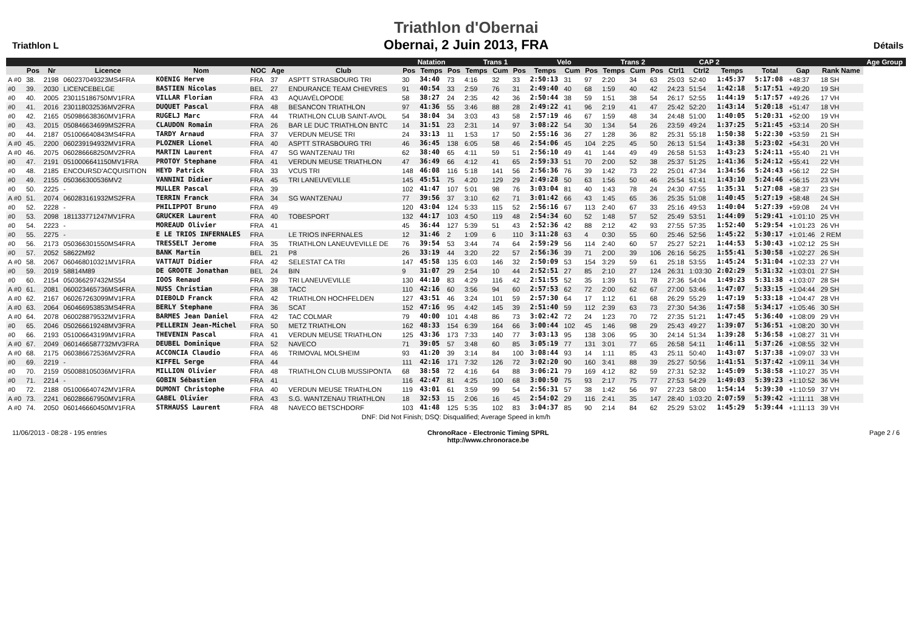Triathlon L
Triathlon d'Obernai
Obernai, 2 Juin 2013, FRA
Détails
| | | | | | | | | Natation | | | Trans 1 | | | Velo | | | Trans 2 | | | CAP 2 | | | | | | | Age Group |
| --- | --- | --- | --- | --- | --- | --- | --- | --- | --- | --- | --- | --- | --- | --- | --- | --- | --- | --- | --- | --- | --- | --- | --- | --- | --- | --- | --- |
| | Pos | Nr | Licence | Nom | NOC | Age | Club | Pos | Temps | Pos | Temps | Cum | Pos | Temps | Cum | Pos | Temps | Cum | Pos | Ctrl1 | Ctrl2 | Temps | | Total | Gap | Rank Name | |
| A #0 | 38. | 2198 | 060237049323MS4FRA | KOENIG Herve | FRA | 37 | ASPTT STRASBOURG TRI | 30 | 34:40 | 73 | 4:16 | 32 | 33 | 2:50:13 | 31 | 97 | 2:20 | 34 | 63 | 25:03 | 52:40 | 1:45:37 | | 5:17:08 | +48:37 | 18 SH | |
| #0 | 39. | 2030 | LICENCEBELGE | BASTIEN Nicolas | BEL | 27 | ENDURANCE TEAM CHIEVRES | 91 | 40:54 | 33 | 2:59 | 76 | 31 | 2:49:40 | 40 | 68 | 1:59 | 40 | 42 | 24:23 | 51:54 | 1:42:18 | | 5:17:51 | +49:20 | 19 SH | |
| #0 | 40. | 2005 | 230115186750MV1FRA | VILLAR Florian | FRA | 43 | AQUAVÉLOPODE | 58 | 38:27 | 24 | 2:35 | 42 | 36 | 2:50:44 | 38 | 59 | 1:51 | 38 | 54 | 26:17 | 52:55 | 1:44:19 | | 5:17:57 | +49:26 | 17 VH | |
| #0 | 41. | 2016 | 230118032536MV2FRA | DUQUET Pascal | FRA | 48 | BESANCON TRIATHLON | 97 | 41:36 | 55 | 3:46 | 88 | 28 | 2:49:22 | 41 | 96 | 2:19 | 41 | 47 | 25:42 | 52:20 | 1:43:14 | | 5:20:18 | +51:47 | 18 VH | |
| #0 | 42. | 2165 | 050986638360MV1FRA | RUGELJ Marc | FRA | 44 | TRIATHLON CLUB SAINT-AVOL | 54 | 38:04 | 34 | 3:03 | 43 | 58 | 2:57:19 | 46 | 67 | 1:59 | 48 | 34 | 24:48 | 51:00 | 1:40:05 | | 5:20:31 | +52:00 | 19 VH | |
| #0 | 43. | 2015 | 050846634699MS2FRA | CLAUDON Romain | FRA | 26 | BAR LE DUC TRIATHLON BNTC | 14 | 31:51 | 23 | 2:31 | 14 | 97 | 3:08:22 | 54 | 30 | 1:34 | 54 | 26 | 23:59 | 49:24 | 1:37:25 | | 5:21:45 | +53:14 | 20 SH | |
| #0 | 44. | 2187 | 051006640843MS4FRA | TARDY Arnaud | FRA | 37 | VERDUN MEUSE TRI | 24 | 33:13 | 11 | 1:53 | 17 | 50 | 2:55:16 | 36 | 27 | 1:28 | 36 | 82 | 25:31 | 55:18 | 1:50:38 | | 5:22:30 | +53:59 | 21 SH | |
| A #0 | 45. | 2200 | 060239194932MV1FRA | PLOZNER Lionel | FRA | 40 | ASPTT STRASBOURG TRI | 46 | 36:45 | 138 | 6:05 | 58 | 46 | 2:54:06 | 45 | 104 | 2:25 | 45 | 50 | 26:13 | 51:54 | 1:43:38 | | 5:23:02 | +54:31 | 20 VH | |
| A #0 | 46. | 2075 | 060286668250MV2FRA | MARTIN Laurent | FRA | 47 | SG WANTZENAU TRI | 62 | 38:40 | 65 | 4:11 | 59 | 51 | 2:56:10 | 49 | 41 | 1:44 | 49 | 49 | 26:58 | 51:53 | 1:43:23 | | 5:24:11 | +55:40 | 21 VH | |
| #0 | 47. | 2191 | 0510006641150MV1FRA | PROTOY Stephane | FRA | 41 | VERDUN MEUSE TRIATHLON | 47 | 36:49 | 66 | 4:12 | 41 | 65 | 2:59:33 | 51 | 70 | 2:00 | 52 | 38 | 25:37 | 51:25 | 1:41:36 | | 5:24:12 | +55:41 | 22 VH | |
| #0 | 48. | 2185 | ENCOURSD'ACQUISITION | HEYD Patrick | FRA | 33 | VCUS TRI | 148 | 46:08 | 116 | 5:18 | 141 | 56 | 2:56:36 | 76 | 39 | 1:42 | 73 | 22 | 25:01 | 47:34 | 1:34:56 | | 5:24:43 | +56:12 | 22 SH | |
| #0 | 49. | 2155 | 050366300536MV2 | VANNINI Didier | FRA | 45 | TRI LANEUVEVILLE | 145 | 45:51 | 75 | 4:20 | 129 | 29 | 2:49:28 | 50 | 63 | 1:56 | 50 | 46 | 25:54 | 51:41 | 1:43:10 | | 5:24:46 | +56:15 | 23 VH | |
| #0 | 50. | 2225 | - | MULLER Pascal | FRA | 39 | | 102 | 41:47 | 107 | 5:01 | 98 | 76 | 3:03:04 | 81 | 40 | 1:43 | 78 | 24 | 24:30 | 47:55 | 1:35:31 | | 5:27:08 | +58:37 | 23 SH | |
| A #0 | 51. | 2074 | 060283161932MS2FRA | TERRIN Franck | FRA | 34 | SG WANTZENAU | 77 | 39:56 | 37 | 3:10 | 62 | 71 | 3:01:42 | 66 | 43 | 1:45 | 65 | 36 | 25:35 | 51:08 | 1:40:45 | | 5:27:19 | +58:48 | 24 SH | |
| #0 | 52. | 2228 | - | PHILIPPOT Bruno | FRA | 49 | | 120 | 43:04 | 124 | 5:33 | 115 | 52 | 2:56:16 | 67 | 113 | 2:40 | 67 | 33 | 25:16 | 49:53 | 1:40:04 | | 5:27:39 | +59:08 | 24 VH | |
| #0 | 53. | 2098 | 181133771247MV1FRA | GRUCKER Laurent | FRA | 40 | TOBESPORT | 132 | 44:17 | 103 | 4:50 | 119 | 48 | 2:54:34 | 60 | 52 | 1:48 | 57 | 52 | 25:49 | 53:51 | 1:44:09 | | 5:29:41 | +1:01:10 | 25 VH | |
| #0 | 54. | 2223 | - | MOREAUD Olivier | FRA | 41 | | 45 | 36:44 | 127 | 5:39 | 51 | 43 | 2:52:36 | 42 | 88 | 2:12 | 42 | 93 | 27:55 | 57:35 | 1:52:40 | | 5:29:54 | +1:01:23 | 26 VH | |
| #0 | 55. | 2275 | - | E LE TRIOS INFERNALES | FRA | | LE TRIOS INFERNALES | 12 | 31:46 | 2 | 1:09 | 6 | 110 | 3:11:28 | 63 | 4 | 0:30 | 55 | 60 | 25:46 | 52:56 | 1:45:22 | | 5:30:17 | +1:01:46 | 2 REM | |
| #0 | 56. | 2173 | 050366301550MS4FRA | TRESSELT Jerome | FRA | 35 | TRIATHLON LANEUVEVILLE DE | 76 | 39:54 | 53 | 3:44 | 74 | 64 | 2:59:29 | 56 | 114 | 2:40 | 60 | 57 | 25:27 | 52:21 | 1:44:53 | | 5:30:43 | +1:02:12 | 25 SH | |
| #0 | 57. | 2052 | 58622M92 | BANK Martin | BEL | 21 | P8 | 26 | 33:19 | 44 | 3:20 | 22 | 57 | 2:56:36 | 39 | 71 | 2:00 | 39 | 106 | 26:16 | 56:25 | 1:55:41 | | 5:30:58 | +1:02:27 | 26 SH | |
| A #0 | 58. | 2067 | 060468010321MV1FRA | VATTAUT Didier | FRA | 42 | SELESTAT CA TRI | 147 | 45:58 | 135 | 6:03 | 146 | 32 | 2:50:09 | 53 | 154 | 3:29 | 59 | 61 | 25:18 | 53:55 | 1:45:24 | | 5:31:04 | +1:02:33 | 27 VH | |
| #0 | 59. | 2019 | 58814M89 | DE GROOTE Jonathan | BEL | 24 | BIN | 9 | 31:07 | 29 | 2:54 | 10 | 44 | 2:52:51 | 27 | 85 | 2:10 | 27 | 124 | 26:31 | 1:03:30 | 2:02:29 | | 5:31:32 | +1:03:01 | 27 SH | |
| #0 | 60. | 2154 | 050366297432MS54 | IOOS Renaud | FRA | 39 | TRI LANEUVEVILLE | 130 | 44:10 | 83 | 4:29 | 116 | 42 | 2:51:55 | 52 | 35 | 1:39 | 51 | 78 | 27:36 | 54:04 | 1:49:23 | | 5:31:38 | +1:03:07 | 28 SH | |
| A #0 | 61. | 2081 | 060023465736MS4FRA | NUSS Christian | FRA | 38 | TACC | 110 | 42:16 | 60 | 3:56 | 94 | 60 | 2:57:53 | 62 | 72 | 2:00 | 62 | 67 | 27:00 | 53:46 | 1:47:07 | | 5:33:15 | +1:04:44 | 29 SH | |
| A #0 | 62. | 2167 | 060267263099MV1FRA | DIEBOLD Franck | FRA | 42 | TRIATHLON HOCHFELDEN | 127 | 43:51 | 46 | 3:24 | 101 | 59 | 2:57:30 | 64 | 17 | 1:12 | 61 | 68 | 26:29 | 55:29 | 1:47:19 | | 5:33:18 | +1:04:47 | 28 VH | |
| A #0 | 63. | 2064 | 060466953853MS4FRA | BERLY Stephane | FRA | 36 | SCAT | 152 | 47:16 | 95 | 4:42 | 145 | 39 | 2:51:40 | 59 | 112 | 2:39 | 63 | 73 | 27:30 | 54:36 | 1:47:58 | | 5:34:17 | +1:05:46 | 30 SH | |
| A #0 | 64. | 2078 | 060028879532MV1FRA | BARMES Jean Daniel | FRA | 42 | TAC COLMAR | 79 | 40:00 | 101 | 4:48 | 86 | 73 | 3:02:42 | 72 | 24 | 1:23 | 70 | 72 | 27:35 | 51:21 | 1:47:45 | | 5:36:40 | +1:08:09 | 29 VH | |
| #0 | 65. | 2046 | 050266619248MV3FRA | PELLERIN Jean-Michel | FRA | 50 | METZ TRIATHLON | 162 | 48:33 | 154 | 6:39 | 164 | 66 | 3:00:44 | 102 | 45 | 1:46 | 98 | 29 | 25:43 | 49:27 | 1:39:07 | | 5:36:51 | +1:08:20 | 30 VH | |
| #0 | 66. | 2193 | 051006643199MV1FRA | THEVENIN Pascal | FRA | 41 | VERDUN MEUSE TRIATHLON | 125 | 43:36 | 173 | 7:33 | 140 | 77 | 3:03:13 | 95 | 138 | 3:06 | 95 | 30 | 24:14 | 51:34 | 1:39:28 | | 5:36:58 | +1:08:27 | 31 VH | |
| A #0 | 67. | 2049 | 0601466587732MV3FRA | DEUBEL Dominique | FRA | 52 | NAVECO | 71 | 39:05 | 57 | 3:48 | 60 | 85 | 3:05:19 | 77 | 131 | 3:01 | 77 | 65 | 26:58 | 54:11 | 1:46:11 | | 5:37:26 | +1:08:55 | 32 VH | |
| A #0 | 68. | 2175 | 060386672536MV2FRA | ACCONCIA Claudio | FRA | 46 | TRIMOVAL MOLSHEIM | 93 | 41:20 | 39 | 3:14 | 84 | 100 | 3:08:44 | 93 | 14 | 1:11 | 85 | 43 | 25:11 | 50:40 | 1:43:07 | | 5:37:38 | +1:09:07 | 33 VH | |
| #0 | 69. | 2219 | - | KIFFEL Serge | FRA | 44 | | 111 | 42:16 | 171 | 7:32 | 126 | 72 | 3:02:20 | 90 | 160 | 3:41 | 88 | 39 | 25:27 | 50:56 | 1:41:51 | | 5:37:42 | +1:09:11 | 34 VH | |
| #0 | 70. | 2159 | 050088105036MV1FRA | MILLION Olivier | FRA | 48 | TRIATHLON CLUB MUSSIPONTA | 68 | 38:58 | 72 | 4:16 | 64 | 88 | 3:06:21 | 79 | 169 | 4:12 | 82 | 59 | 27:31 | 52:32 | 1:45:09 | | 5:38:58 | +1:10:27 | 35 VH | |
| #0 | 71. | 2214 | - | GOBIN Sébastien | FRA | 41 | | 116 | 42:47 | 81 | 4:25 | 100 | 68 | 3:00:50 | 75 | 93 | 2:17 | 75 | 77 | 27:53 | 54:29 | 1:49:03 | | 5:39:23 | +1:10:52 | 36 VH | |
| #0 | 72. | 2188 | 051006640742MV1FRA | DUMONT Christophe | FRA | 40 | VERDUN MEUSE TRIATHLON | 119 | 43:01 | 61 | 3:59 | 99 | 54 | 2:56:31 | 57 | 38 | 1:42 | 56 | 97 | 27:23 | 58:00 | 1:54:14 | | 5:39:30 | +1:10:59 | 37 VH | |
| A #0 | 73. | 2241 | 060286667950MV1FRA | GABEL Olivier | FRA | 43 | S.G. WANTZENAU TRIATHLON | 18 | 32:53 | 15 | 2:06 | 16 | 45 | 2:54:02 | 29 | 116 | 2:41 | 35 | 147 | 28:40 | 1:03:20 | 2:07:59 | | 5:39:42 | +1:11:11 | 38 VH | |
| A #0 | 74. | 2050 | 060146660450MV1FRA | STRHAUSS Laurent | FRA | 48 | NAVECO BETSCHDORF | 103 | 41:48 | 125 | 5:35 | 102 | 83 | 3:04:37 | 85 | 90 | 2:14 | 84 | 62 | 25:29 | 53:02 | 1:45:29 | | 5:39:44 | +1:11:13 | 39 VH | |
DNF: Did Not Finish; DSQ: Disqualified; Average Speed in km/h
11/06/2013 - 08:28 - 195 entries
ChronoRace - Electronic Timing SPRL
http://www.chronorace.be
Page 2 / 6